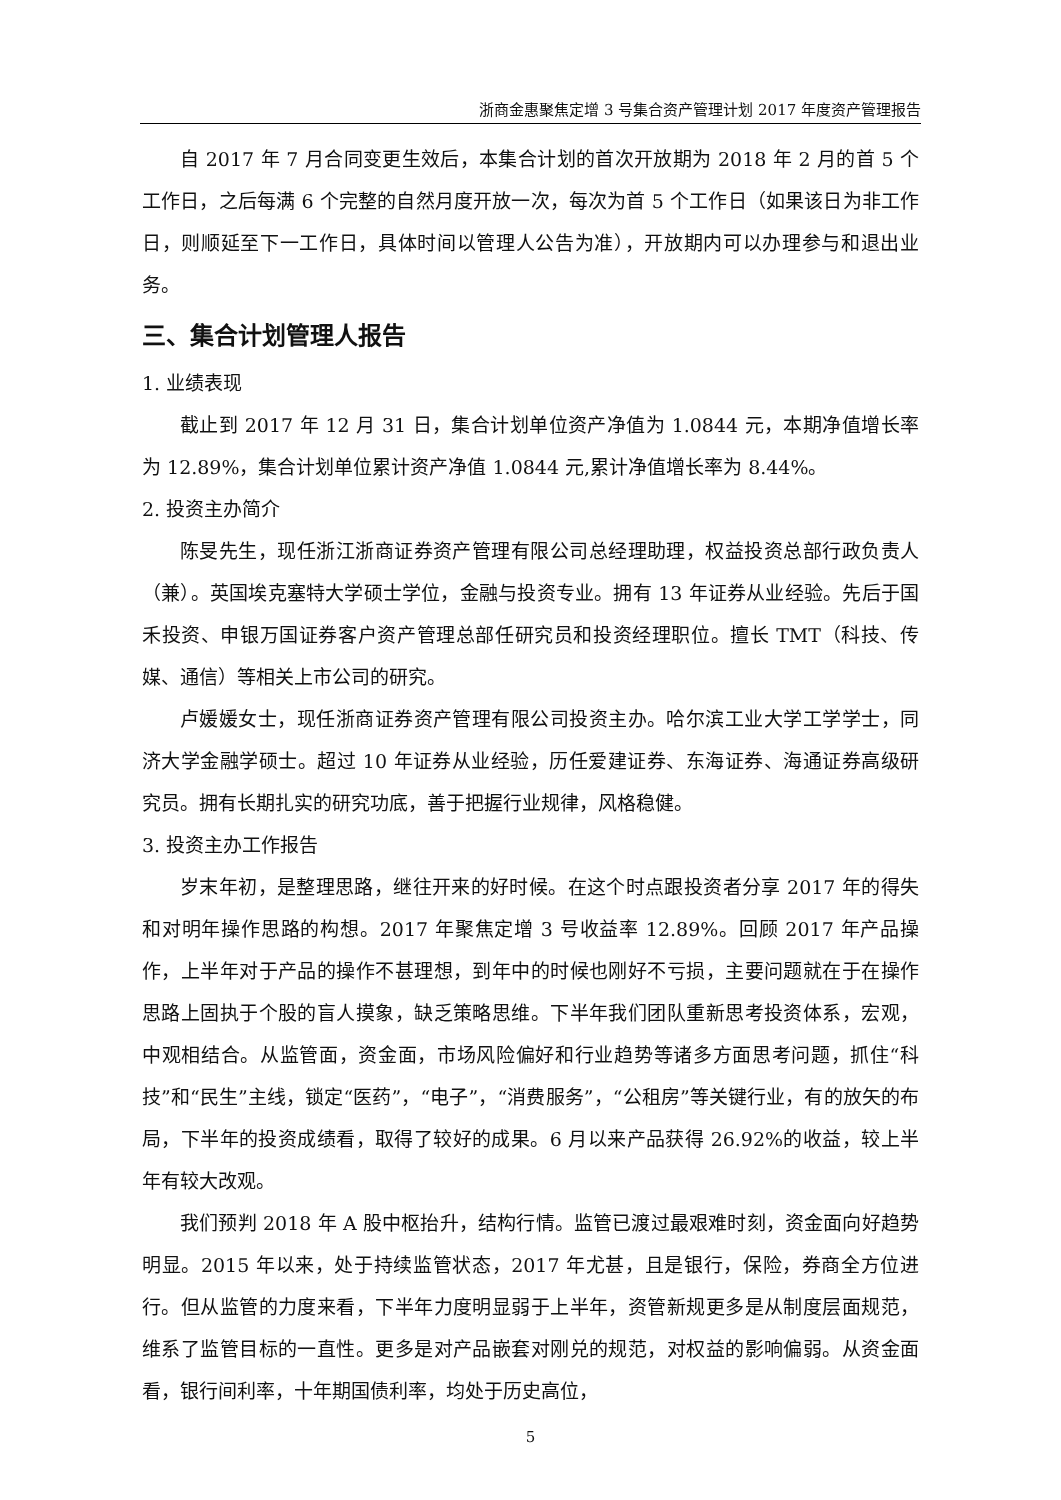浙商金惠聚焦定增 3 号集合资产管理计划 2017 年度资产管理报告
自 2017 年 7 月合同变更生效后，本集合计划的首次开放期为 2018 年 2 月的首 5 个工作日，之后每满 6 个完整的自然月度开放一次，每次为首 5 个工作日（如果该日为非工作日，则顺延至下一工作日，具体时间以管理人公告为准），开放期内可以办理参与和退出业务。
三、集合计划管理人报告
1. 业绩表现
截止到 2017 年 12 月 31 日，集合计划单位资产净值为 1.0844 元，本期净值增长率为 12.89%，集合计划单位累计资产净值 1.0844 元,累计净值增长率为 8.44%。
2. 投资主办简介
陈旻先生，现任浙江浙商证券资产管理有限公司总经理助理，权益投资总部行政负责人（兼）。英国埃克塞特大学硕士学位，金融与投资专业。拥有 13 年证券从业经验。先后于国禾投资、申银万国证券客户资产管理总部任研究员和投资经理职位。擅长 TMT（科技、传媒、通信）等相关上市公司的研究。
卢媛媛女士，现任浙商证券资产管理有限公司投资主办。哈尔滨工业大学工学学士，同济大学金融学硕士。超过 10 年证券从业经验，历任爱建证券、东海证券、海通证券高级研究员。拥有长期扎实的研究功底，善于把握行业规律，风格稳健。
3. 投资主办工作报告
岁末年初，是整理思路，继往开来的好时候。在这个时点跟投资者分享 2017 年的得失和对明年操作思路的构想。2017 年聚焦定增 3 号收益率 12.89%。回顾 2017 年产品操作，上半年对于产品的操作不甚理想，到年中的时候也刚好不亏损，主要问题就在于在操作思路上固执于个股的盲人摸象，缺乏策略思维。下半年我们团队重新思考投资体系，宏观，中观相结合。从监管面，资金面，市场风险偏好和行业趋势等诸多方面思考问题，抓住“科技”和“民生”主线，锁定“医药”，“电子”，“消费服务”，“公租房”等关键行业，有的放矢的布局，下半年的投资成绩看，取得了较好的成果。6 月以来产品获得 26.92%的收益，较上半年有较大改观。
我们预判 2018 年 A 股中枢抬升，结构行情。监管已渡过最艰难时刻，资金面向好趋势明显。2015 年以来，处于持续监管状态，2017 年尤甚，且是银行，保险，券商全方位进行。但从监管的力度来看，下半年力度明显弱于上半年，资管新规更多是从制度层面规范，维系了监管目标的一直性。更多是对产品嵌套对刚兑的规范，对权益的影响偏弱。从资金面看，银行间利率，十年期国债利率，均处于历史高位，
5